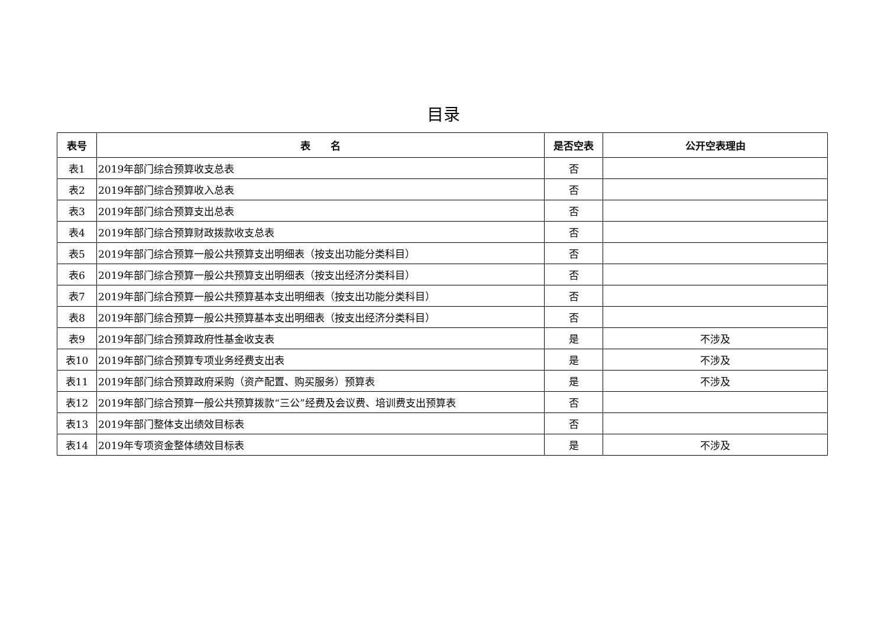目录
| 表号 | 表 名 | 是否空表 | 公开空表理由 |
| --- | --- | --- | --- |
| 表1 | 2019年部门综合预算收支总表 | 否 | |
| 表2 | 2019年部门综合预算收入总表 | 否 | |
| 表3 | 2019年部门综合预算支出总表 | 否 | |
| 表4 | 2019年部门综合预算财政拨款收支总表 | 否 | |
| 表5 | 2019年部门综合预算一般公共预算支出明细表（按支出功能分类科目） | 否 | |
| 表6 | 2019年部门综合预算一般公共预算支出明细表（按支出经济分类科目） | 否 | |
| 表7 | 2019年部门综合预算一般公共预算基本支出明细表（按支出功能分类科目） | 否 | |
| 表8 | 2019年部门综合预算一般公共预算基本支出明细表（按支出经济分类科目） | 否 | |
| 表9 | 2019年部门综合预算政府性基金收支表 | 是 | 不涉及 |
| 表10 | 2019年部门综合预算专项业务经费支出表 | 是 | 不涉及 |
| 表11 | 2019年部门综合预算政府采购（资产配置、购买服务）预算表 | 是 | 不涉及 |
| 表12 | 2019年部门综合预算一般公共预算拨款“三公”经费及会议费、培训费支出预算表 | 否 | |
| 表13 | 2019年部门整体支出绩效目标表 | 否 | |
| 表14 | 2019年专项资金整体绩效目标表 | 是 | 不涉及 |